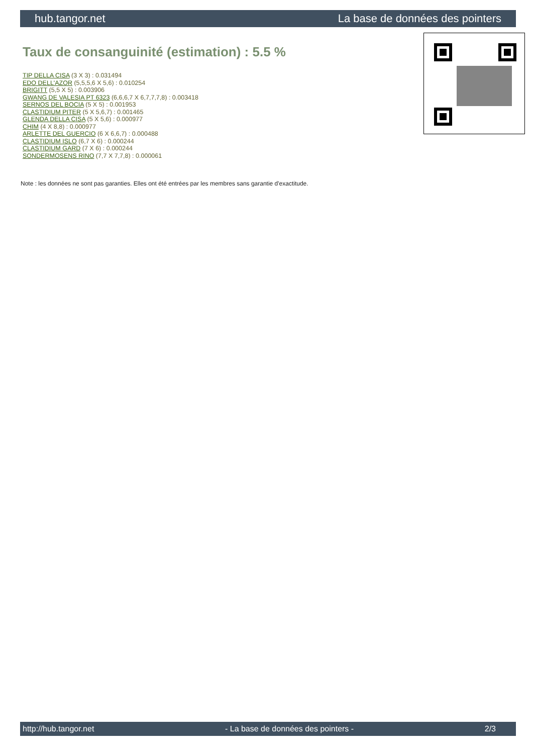hub.tangor.net La base de données des pointers
Taux de consanguinité (estimation) : 5.5 %
TIP DELLA CISA (3 X 3) : 0.031494
EDO DELL'AZOR (5,5,5,6 X 5,6) : 0.010254
BRIGITT (5,5 X 5) : 0.003906
GWANG DE VALESIA PT 6323 (6,6,6,7 X 6,7,7,7,8) : 0.003418
SERNOS DEL BOCIA (5 X 5) : 0.001953
CLASTIDIUM PITER (5 X 5,6,7) : 0.001465
GLENDA DELLA CISA (5 X 5,6) : 0.000977
CHIM (4 X 8,8) : 0.000977
ARLETTE DEL GUERCIO (6 X 6,6,7) : 0.000488
CLASTIDIUM ISLO (6,7 X 6) : 0.000244
CLASTIDIUM GARD (7 X 6) : 0.000244
SONDERMOSENS RINO (7,7 X 7,7,8) : 0.000061
Note : les données ne sont pas garanties. Elles ont été entrées par les membres sans garantie d'exactitude.
http://hub.tangor.net - La base de données des pointers - 2/3